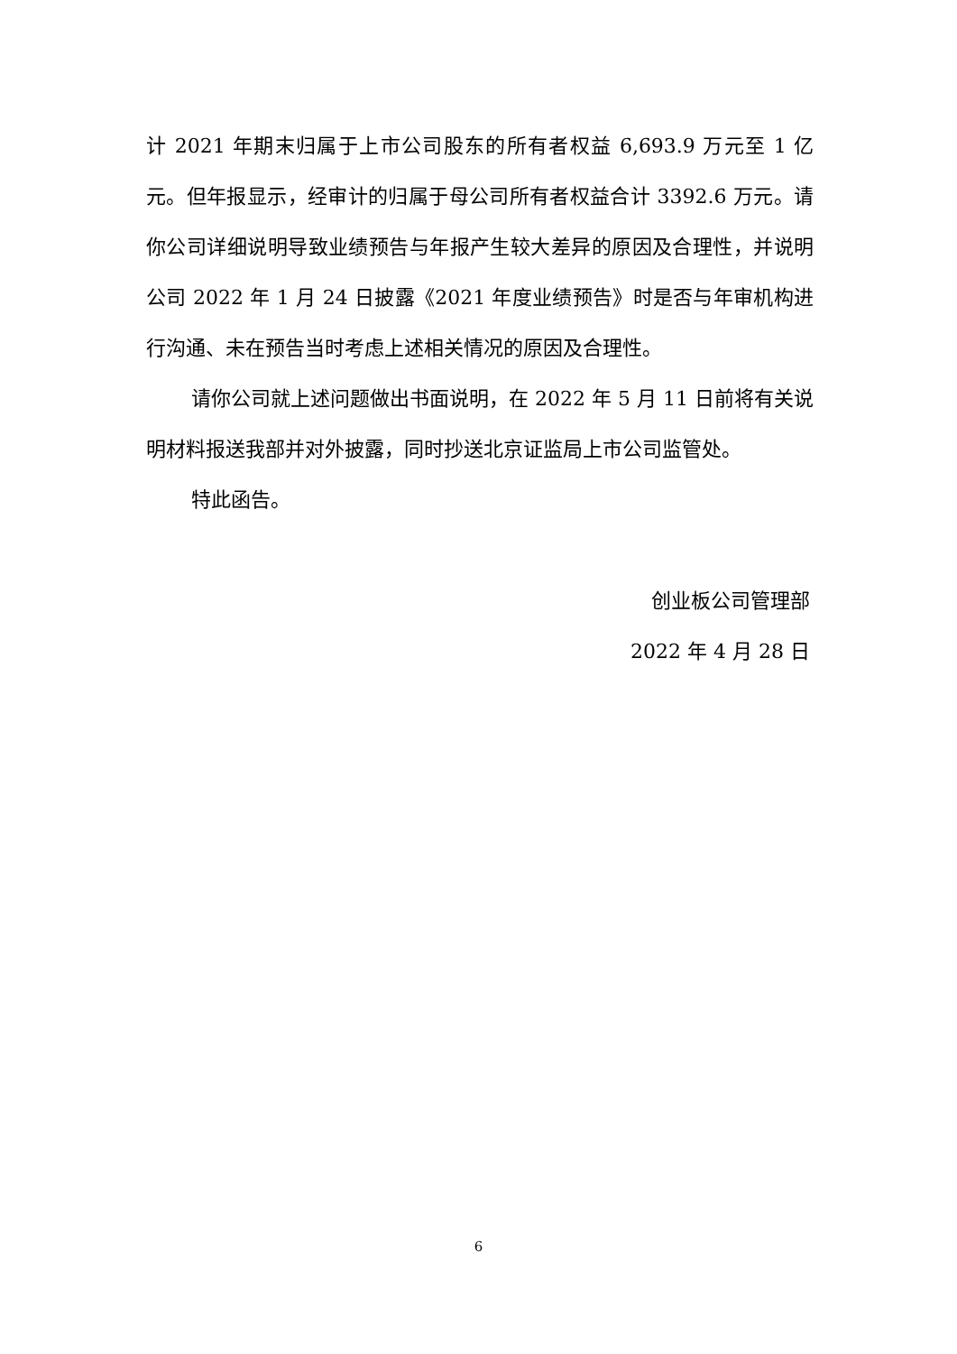计 2021 年期末归属于上市公司股东的所有者权益 6,693.9 万元至 1 亿元。但年报显示，经审计的归属于母公司所有者权益合计 3392.6 万元。请你公司详细说明导致业绩预告与年报产生较大差异的原因及合理性，并说明公司 2022 年 1 月 24 日披露《2021 年度业绩预告》时是否与年审机构进行沟通、未在预告当时考虑上述相关情况的原因及合理性。
请你公司就上述问题做出书面说明，在 2022 年 5 月 11 日前将有关说明材料报送我部并对外披露，同时抄送北京证监局上市公司监管处。
特此函告。
创业板公司管理部
2022 年 4 月 28 日
6